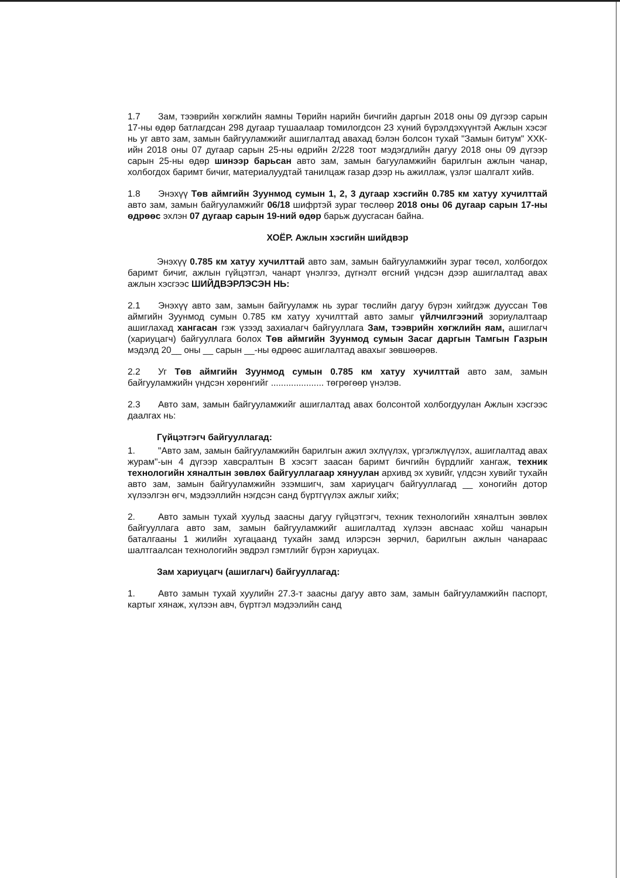1.7 Зам, тээврийн хөгжлийн яамны Төрийн нарийн бичгийн даргын 2018 оны 09 дүгээр сарын 17-ны өдөр батлагдсан 298 дугаар тушаалаар томилогдсон 23 хүний бүрэлдэхүүнтэй Ажлын хэсэг нь уг авто зам, замын байгууламжийг ашиглалтад авахад бэлэн болсон тухай "Замын битум" ХХК-ийн 2018 оны 07 дугаар сарын 25-ны өдрийн 2/228 тоот мэдэгдлийн дагуу 2018 оны 09 дүгээр сарын 25-ны өдөр шинээр барьсан авто зам, замын багууламжийн барилгын ажлын чанар, холбогдох баримт бичиг, материалуудтай танилцаж газар дээр нь ажиллаж, үзлэг шалгалт хийв.
1.8 Энэхүү Төв аймгийн Зуунмод сумын 1, 2, 3 дугаар хэсгийн 0.785 км хатуу хучилттай авто зам, замын байгууламжийг 06/18 шифртэй зураг төслөөр 2018 оны 06 дугаар сарын 17-ны өдрөөс эхлэн 07 дугаар сарын 19-ний өдөр барьж дуусгасан байна.
ХОЁР. Ажлын хэсгийн шийдвэр
Энэхүү 0.785 км хатуу хучилттай авто зам, замын байгууламжийн зураг төсөл, холбогдох баримт бичиг, ажлын гүйцэтгэл, чанарт үнэлгээ, дүгнэлт өгсний үндсэн дээр ашиглалтад авах ажлын хэсгээс ШИЙДВЭРЛЭСЭН НЬ:
2.1 Энэхүү авто зам, замын байгууламж нь зураг төслийн дагуу бүрэн хийгдэж дууссан Төв аймгийн Зуунмод сумын 0.785 км хатуу хучилттай авто замыг үйлчилгээний зориулалтаар ашиглахад хангасан гэж үзээд захиалагч байгууллага Зам, тээврийн хөгжлийн яам, ашиглагч (хариуцагч) байгууллага болох Төв аймгийн Зуунмод сумын Засаг даргын Тамгын Газрын мэдэлд 20__ оны __ сарын __-ны өдрөөс ашиглалтад авахыг зөвшөөрөв.
2.2 Уг Төв аймгийн Зуунмод сумын 0.785 км хатуу хучилттай авто зам, замын байгууламжийн үндсэн хөрөнгийг ..................... төгрөгөөр үнэлэв.
2.3 Авто зам, замын байгууламжийг ашиглалтад авах болсонтой холбогдуулан Ажлын хэсгээс даалгах нь:
Гүйцэтгэгч байгууллагад:
1. "Авто зам, замын байгууламжийн барилгын ажил эхлүүлэх, үргэлжлүүлэх, ашиглалтад авах журам"-ын 4 дүгээр хавсралтын В хэсэгт заасан баримт бичгийн бүрдлийг хангаж, техник технологийн хяналтын зөвлөх байгууллагаар хянуулан архивд эх хувийг, үлдсэн хувийг тухайн авто зам, замын байгууламжийн эзэмшигч, зам хариуцагч байгууллагад __ хоногийн дотор хүлээлгэн өгч, мэдээллийн нэгдсэн санд бүртгүүлэх ажлыг хийх;
2. Авто замын тухай хуульд заасны дагуу гүйцэтгэгч, техник технологийн хяналтын зөвлөх байгууллага авто зам, замын байгууламжийг ашиглалтад хүлээн авснаас хойш чанарын баталгааны 1 жилийн хугацаанд тухайн замд илэрсэн зөрчил, барилгын ажлын чанараас шалтгаалсан технологийн эвдрэл гэмтлийг бүрэн хариуцах.
Зам хариуцагч (ашиглагч) байгууллагад:
1. Авто замын тухай хуулийн 27.3-т заасны дагуу авто зам, замын байгууламжийн паспорт, картыг хянаж, хүлээн авч, бүртгэл мэдээлийн санд